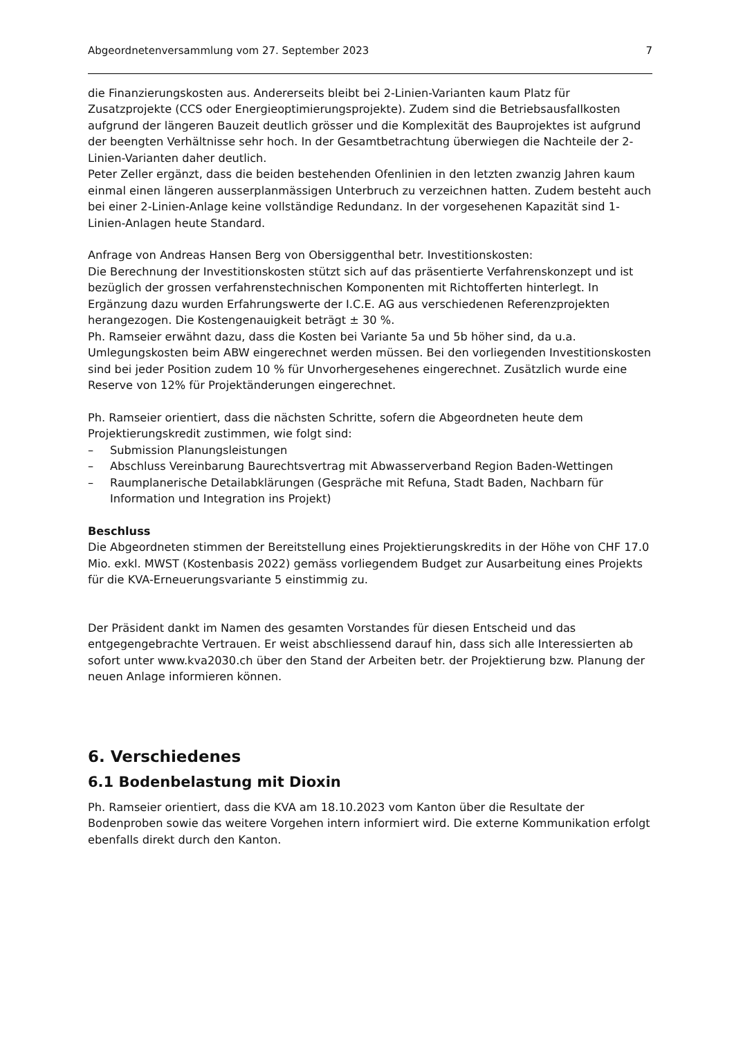Abgeordnetenversammlung vom 27. September 2023 7
die Finanzierungskosten aus. Andererseits bleibt bei 2-Linien-Varianten kaum Platz für Zusatzprojekte (CCS oder Energieoptimierungsprojekte). Zudem sind die Betriebsausfallkosten aufgrund der längeren Bauzeit deutlich grösser und die Komplexität des Bauprojektes ist aufgrund der beengten Verhältnisse sehr hoch. In der Gesamtbetrachtung überwiegen die Nachteile der 2-Linien-Varianten daher deutlich.
Peter Zeller ergänzt, dass die beiden bestehenden Ofenlinien in den letzten zwanzig Jahren kaum einmal einen längeren ausserplanmässigen Unterbruch zu verzeichnen hatten. Zudem besteht auch bei einer 2-Linien-Anlage keine vollständige Redundanz. In der vorgesehenen Kapazität sind 1-Linien-Anlagen heute Standard.
Anfrage von Andreas Hansen Berg von Obersiggenthal betr. Investitionskosten:
Die Berechnung der Investitionskosten stützt sich auf das präsentierte Verfahrenskonzept und ist bezüglich der grossen verfahrenstechnischen Komponenten mit Richtofferten hinterlegt. In Ergänzung dazu wurden Erfahrungswerte der I.C.E. AG aus verschiedenen Referenzprojekten herangezogen. Die Kostengenauigkeit beträgt ± 30 %.
Ph. Ramseier erwähnt dazu, dass die Kosten bei Variante 5a und 5b höher sind, da u.a. Umlegungskosten beim ABW eingerechnet werden müssen. Bei den vorliegenden Investitionskosten sind bei jeder Position zudem 10 % für Unvorhergesehenes eingerechnet. Zusätzlich wurde eine Reserve von 12% für Projektänderungen eingerechnet.
Ph. Ramseier orientiert, dass die nächsten Schritte, sofern die Abgeordneten heute dem Projektierungskredit zustimmen, wie folgt sind:
– Submission Planungsleistungen
– Abschluss Vereinbarung Baurechtsvertrag mit Abwasserverband Region Baden-Wettingen
– Raumplanerische Detailabklärungen (Gespräche mit Refuna, Stadt Baden, Nachbarn für Information und Integration ins Projekt)
Beschluss
Die Abgeordneten stimmen der Bereitstellung eines Projektierungskredits in der Höhe von CHF 17.0 Mio. exkl. MWST (Kostenbasis 2022) gemäss vorliegendem Budget zur Ausarbeitung eines Projekts für die KVA-Erneuerungsvariante 5 einstimmig zu.
Der Präsident dankt im Namen des gesamten Vorstandes für diesen Entscheid und das entgegengebrachte Vertrauen. Er weist abschliessend darauf hin, dass sich alle Interessierten ab sofort unter www.kva2030.ch über den Stand der Arbeiten betr. der Projektierung bzw. Planung der neuen Anlage informieren können.
6. Verschiedenes
6.1 Bodenbelastung mit Dioxin
Ph. Ramseier orientiert, dass die KVA am 18.10.2023 vom Kanton über die Resultate der Bodenproben sowie das weitere Vorgehen intern informiert wird. Die externe Kommunikation erfolgt ebenfalls direkt durch den Kanton.